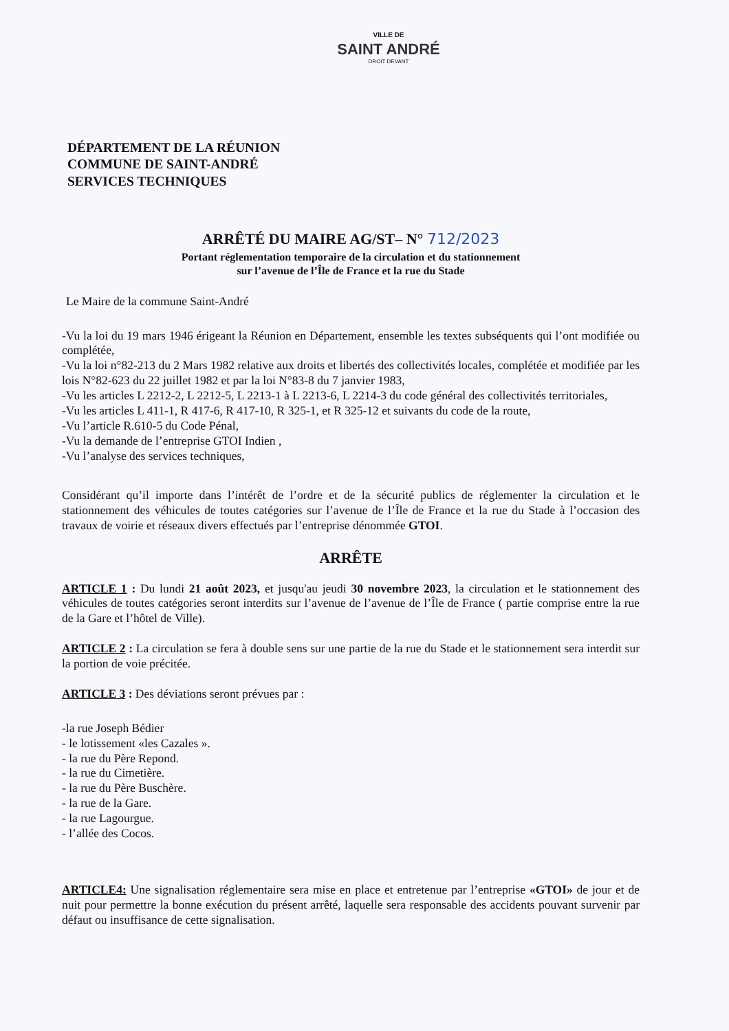VILLE DE
SAINT ANDRÉ
DROIT DEVANT
DÉPARTEMENT DE LA RÉUNION
COMMUNE DE SAINT-ANDRÉ
SERVICES TECHNIQUES
ARRÊTÉ DU MAIRE AG/ST– N° 712/2023
Portant réglementation temporaire de la circulation et du stationnement
sur l’avenue de l’Île de France et la rue du Stade
Le Maire de la commune Saint-André
-Vu la loi du 19 mars 1946 érigeant la Réunion en Département, ensemble les textes subséquents qui l’ont modifiée ou complétée,
-Vu la loi n°82-213 du 2 Mars 1982 relative aux droits et libertés des collectivités locales, complétée et modifiée par les lois N°82-623 du 22 juillet 1982 et par la loi N°83-8 du 7 janvier 1983,
-Vu les articles L 2212-2, L 2212-5, L 2213-1 à L 2213-6, L 2214-3 du code général des collectivités territoriales,
-Vu les articles L 411-1, R 417-6, R 417-10, R 325-1, et R 325-12 et suivants du code de la route,
-Vu l’article R.610-5 du Code Pénal,
-Vu la demande de l’entreprise GTOI Indien ,
-Vu l’analyse des services techniques,
Considérant qu’il importe dans l’intérêt de l’ordre et de la sécurité publics de réglementer la circulation et le stationnement des véhicules de toutes catégories sur l’avenue de l’Île de France et la rue du Stade à l’occasion des travaux de voirie et réseaux divers effectués par l’entreprise dénommée GTOI.
ARRÊTE
ARTICLE 1 : Du lundi 21 août 2023, et jusqu'au jeudi 30 novembre 2023, la circulation et le stationnement des véhicules de toutes catégories seront interdits sur l’avenue de l’avenue de l’Île de France ( partie comprise entre la rue de la Gare et l’hôtel de Ville).
ARTICLE 2 : La circulation se fera à double sens sur une partie de la rue du Stade et le stationnement sera interdit sur la portion de voie précitée.
ARTICLE 3 : Des déviations seront prévues par :
-la rue Joseph Bédier
- le lotissement «les Cazales ».
- la rue du Père Repond.
- la rue du Cimetière.
- la rue du Père Buschère.
- la rue de la Gare.
- la rue Lagourgue.
- l’allée des Cocos.
ARTICLE4: Une signalisation réglementaire sera mise en place et entretenue par l’entreprise «GTOI» de jour et de nuit pour permettre la bonne exécution du présent arrêté, laquelle sera responsable des accidents pouvant survenir par défaut ou insuffisance de cette signalisation.